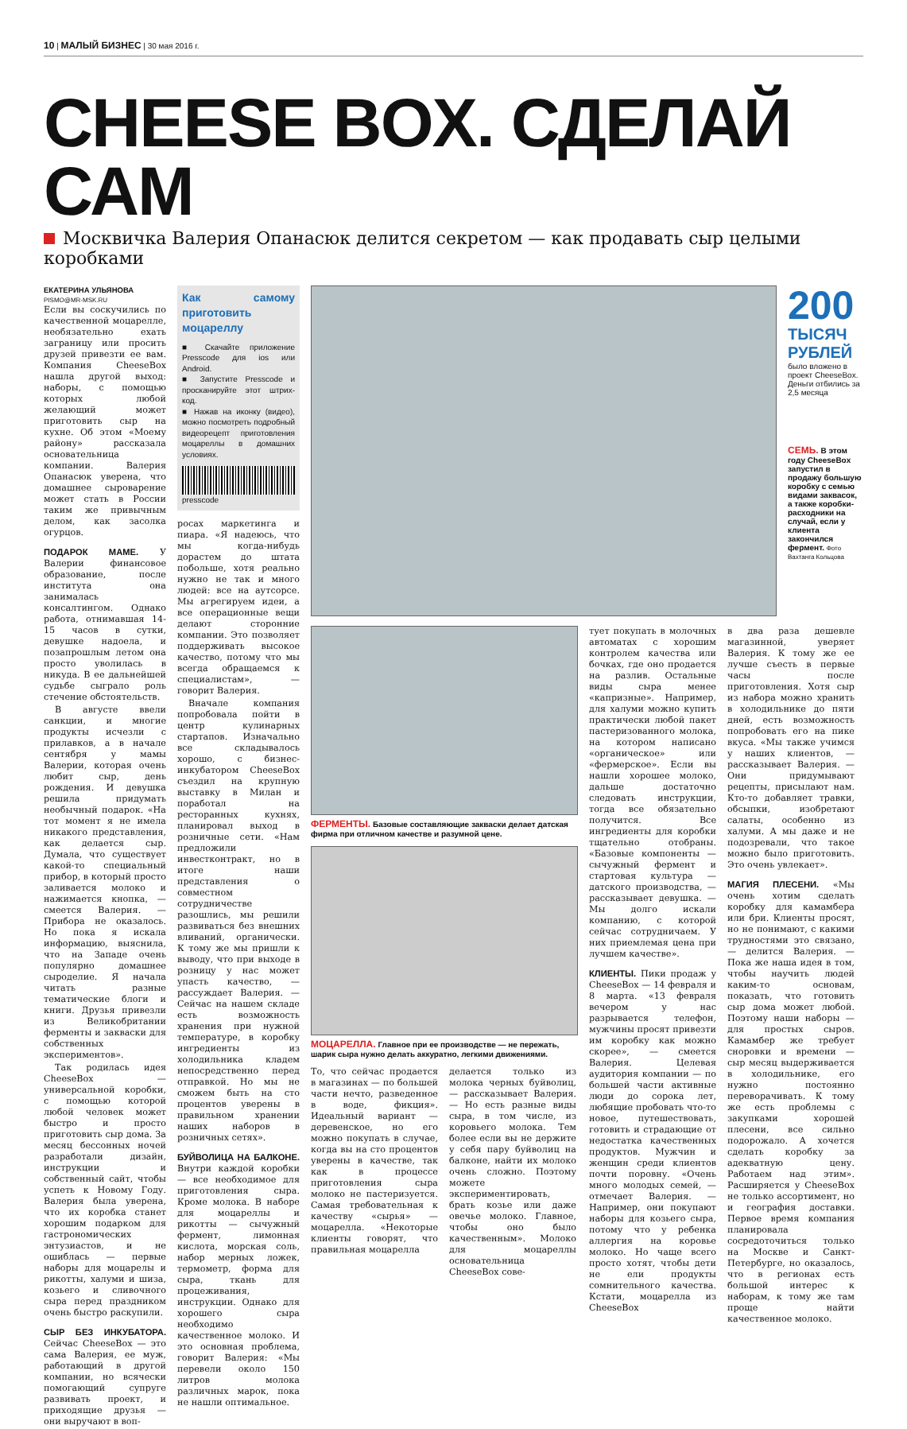10 | МАЛЫЙ БИЗНЕС | 30 мая 2016 г.
CHEESE BOX. СДЕЛАЙ САМ
Москвичка Валерия Опанасюк делится секретом — как продавать сыр целыми коробками
ЕКАТЕРИНА УЛЬЯНОВА
PISMO@MR-MSK.RU
Если вы соскучились по качественной моцарелле, необязательно ехать заграницу или просить друзей привезти ее вам. Компания CheeseBox нашла другой выход: наборы, с помощью которых любой желающий может приготовить сыр на кухне. Об этом «Моему району» рассказала основательница компании. Валерия Опанасюк уверена, что домашнее сыроварение может стать в России таким же привычным делом, как засолка огурцов.
ПОДАРОК МАМЕ. У Валерии финансовое образование, после института она занималась консалтингом. Однако работа, отнимавшая 14-15 часов в сутки, девушке надоела, и позапрошлым летом она просто уволилась в никуда. В ее дальнейшей судьбе сыграло роль стечение обстоятельств.
В августе ввели санкции, и многие продукты исчезли с прилавков, а в начале сентября у мамы Валерии, которая очень любит сыр, день рождения. И девушка решила придумать необычный подарок. «На тот момент я не имела никакого представления, как делается сыр. Думала, что существует какой-то специальный прибор, в который просто заливается молоко и нажимается кнопка, — смеется Валерия. — Прибора не оказалось. Но пока я искала информацию, выяснила, что на Западе очень популярно домашнее сыроделие. Я начала читать разные тематические блоги и книги. Друзья привезли из Великобритании ферменты и закваски для собственных экспериментов».
Так родилась идея CheeseBox — универсальной коробки, с помощью которой любой человек может быстро и просто приготовить сыр дома. За месяц бессонных ночей разработали дизайн, инструкции и собственный сайт, чтобы успеть к Новому Году. Валерия была уверена, что их коробка станет хорошим подарком для гастрономических энтузиастов, и не ошиблась — первые наборы для моцарелы и рикотты, халуми и шиза, козьего и сливочного сыра перед праздником очень быстро раскупили.
СЫР БЕЗ ИНКУБАТОРА. Сейчас CheeseBox — это сама Валерия, ее муж, работающий в другой компании, но всячески помогающий супруге развивать проект, и приходящие друзья — они выручают в воп-
Как самому приготовить моцареллу
■ Скачайте приложение Presscode для ios или Android.
■ Запустите Presscode и просканируйте этот штрих-код.
■ Нажав на иконку (видео), можно посмотреть подробный видеорецепт приготовления моцареллы в домашних условиях.
presscode
росах маркетинга и пиара. «Я надеюсь, что мы когда-нибудь дорастем до штата побольше, хотя реально нужно не так и много людей: все на аутсорсе. Мы агрегируем идеи, а все операционные вещи делают сторонние компании. Это позволяет поддерживать высокое качество, потому что мы всегда обращаемся к специалистам», — говорит Валерия.
Вначале компания попробовала пойти в центр кулинарных стартапов. Изначально все складывалось хорошо, с бизнес-инкубатором CheeseBox съездил на крупную выставку в Милан и поработал на ресторанных кухнях, планировал выход в розничные сети. «Нам предложили инвестконтракт, но в итоге наши представления о совместном сотрудничестве разошлись, мы решили развиваться без внешних вливаний, органически. К тому же мы пришли к выводу, что при выходе в розницу у нас может упасть качество, — рассуждает Валерия. — Сейчас на нашем складе есть возможность хранения при нужной температуре, в коробку ингредиенты из холодильника кладем непосредственно перед отправкой. Но мы не сможем быть на сто процентов уверены в правильном хранении наших наборов в розничных сетях».
БУЙВОЛИЦА НА БАЛКОНЕ. Внутри каждой коробки — все необходимое для приготовления сыра. Кроме молока. В наборе для моцареллы и рикотты — сычужный фермент, лимонная кислота, морская соль, набор мерных ложек, термометр, форма для сыра, ткань для процеживания, инструкции. Однако для хорошего сыра необходимо качественное молоко. И это основная проблема, говорит Валерия: «Мы перевели около 150 литров молока различных марок, пока не нашли оптимальное.
200
ТЫСЯЧ
РУБЛЕЙ
было вложено в проект CheeseBox. Деньги отбились за 2,5 месяца
СЕМЬ. В этом году CheeseBox запустил в продажу большую коробку с семью видами заквасок, а также коробки-расходники на случай, если у клиента закончился фермент. Фото Вахтанга Кольцова
ФЕРМЕНТЫ. Базовые составляющие закваски делает датская фирма при отличном качестве и разумной цене.
МОЦАРЕЛЛА. Главное при ее производстве — не пережать, шарик сыра нужно делать аккуратно, легкими движениями.
То, что сейчас продается в магазинах — по большей части нечто, разведенное в воде, фикция». Идеальный вариант — деревенское, но его можно покупать в случае, когда вы на сто процентов уверены в качестве, так как в процессе приготовления сыра молоко не пастеризуется. Самая требовательная к качеству «сырья» — моцарелла. «Некоторые клиенты говорят, что правильная моцарелла
делается только из молока черных буйволиц, — рассказывает Валерия. — Но есть разные виды сыра, в том числе, из коровьего молока. Тем более если вы не держите у себя пару буйволиц на балконе, найти их молоко очень сложно. Поэтому можете экспериментировать, брать козье или даже овечье молоко. Главное, чтобы оно было качественным». Молоко для моцареллы основательница CheeseBox сове-
тует покупать в молочных автоматах с хорошим контролем качества или бочках, где оно продается на разлив. Остальные виды сыра менее «капризные». Например, для халуми можно купить практически любой пакет пастеризованного молока, на котором написано «органическое» или «фермерское». Если вы нашли хорошее молоко, дальше достаточно следовать инструкции, тогда все обязательно получится. Все ингредиенты для коробки тщательно отобраны. «Базовые компоненты — сычужный фермент и стартовая культура — датского производства, — рассказывает девушка. — Мы долго искали компанию, с которой сейчас сотрудничаем. У них приемлемая цена при лучшем качестве».
КЛИЕНТЫ. Пики продаж у CheeseBox — 14 февраля и 8 марта. «13 февраля вечером у нас разрывается телефон, мужчины просят привезти им коробку как можно скорее», — смеется Валерия. Целевая аудитория компании — по большей части активные люди до сорока лет, любящие пробовать что-то новое, путешествовать, готовить и страдающие от недостатка качественных продуктов. Мужчин и женщин среди клиентов почти поровну. «Очень много молодых семей, — отмечает Валерия. — Например, они покупают наборы для козьего сыра, потому что у ребенка аллергия на коровье молоко. Но чаще всего просто хотят, чтобы дети не ели продукты сомнительного качества. Кстати, моцарелла из CheeseBox
в два раза дешевле магазинной, уверяет Валерия. К тому же ее лучше съесть в первые часы после приготовления. Хотя сыр из набора можно хранить в холодильнике до пяти дней, есть возможность попробовать его на пике вкуса. «Мы также учимся у наших клиентов, — рассказывает Валерия. — Они придумывают рецепты, присылают нам. Кто-то добавляет травки, обсыпки, изобретают салаты, особенно из халуми. А мы даже и не подозревали, что такое можно было приготовить. Это очень увлекает».
МАГИЯ ПЛЕСЕНИ. «Мы очень хотим сделать коробку для камамбера или бри. Клиенты просят, но не понимают, с какими трудностями это связано, — делится Валерия. — Пока же наша идея в том, чтобы научить людей каким-то основам, показать, что готовить сыр дома может любой. Поэтому наши наборы — для простых сыров. Камамбер же требует сноровки и времени — сыр месяц выдерживается в холодильнике, его нужно постоянно переворачивать. К тому же есть проблемы с закупками хорошей плесени, все сильно подорожало. А хочется сделать коробку за адекватную цену. Работаем над этим». Расширяется у CheeseBox не только ассортимент, но и география доставки. Первое время компания планировала сосредоточиться только на Москве и Санкт-Петербурге, но оказалось, что в регионах есть большой интерес к наборам, к тому же там проще найти качественное молоко.